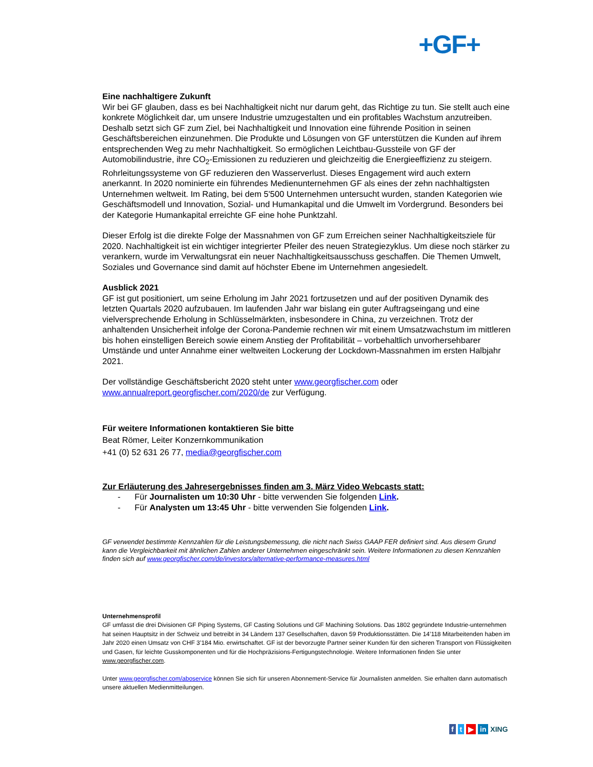+GF+
Eine nachhaltigere Zukunft
Wir bei GF glauben, dass es bei Nachhaltigkeit nicht nur darum geht, das Richtige zu tun. Sie stellt auch eine konkrete Möglichkeit dar, um unsere Industrie umzugestalten und ein profitables Wachstum anzutreiben. Deshalb setzt sich GF zum Ziel, bei Nachhaltigkeit und Innovation eine führende Position in seinen Geschäftsbereichen einzunehmen. Die Produkte und Lösungen von GF unterstützen die Kunden auf ihrem entsprechenden Weg zu mehr Nachhaltigkeit. So ermöglichen Leichtbau-Gussteile von GF der Automobilindustrie, ihre CO<sub>2</sub>-Emissionen zu reduzieren und gleichzeitig die Energieeffizienz zu steigern. Rohrleitungssysteme von GF reduzieren den Wasserverlust. Dieses Engagement wird auch extern anerkannt. In 2020 nominierte ein führendes Medienunternehmen GF als eines der zehn nachhaltigsten Unternehmen weltweit. Im Rating, bei dem 5'500 Unternehmen untersucht wurden, standen Kategorien wie Geschäftsmodell und Innovation, Sozial- und Humankapital und die Umwelt im Vordergrund. Besonders bei der Kategorie Humankapital erreichte GF eine hohe Punktzahl.
Dieser Erfolg ist die direkte Folge der Massnahmen von GF zum Erreichen seiner Nachhaltigkeitsziele für 2020. Nachhaltigkeit ist ein wichtiger integrierter Pfeiler des neuen Strategiezyklus. Um diese noch stärker zu verankern, wurde im Verwaltungsrat ein neuer Nachhaltigkeitsausschuss geschaffen. Die Themen Umwelt, Soziales und Governance sind damit auf höchster Ebene im Unternehmen angesiedelt.
Ausblick 2021
GF ist gut positioniert, um seine Erholung im Jahr 2021 fortzusetzen und auf der positiven Dynamik des letzten Quartals 2020 aufzubauen. Im laufenden Jahr war bislang ein guter Auftragseingang und eine vielversprechende Erholung in Schlüsselmärkten, insbesondere in China, zu verzeichnen. Trotz der anhaltenden Unsicherheit infolge der Corona-Pandemie rechnen wir mit einem Umsatzwachstum im mittleren bis hohen einstelligen Bereich sowie einem Anstieg der Profitabilität – vorbehaltlich unvorhersehbarer Umstände und unter Annahme einer weltweiten Lockerung der Lockdown-Massnahmen im ersten Halbjahr 2021.
Der vollständige Geschäftsbericht 2020 steht unter www.georgfischer.com oder www.annualreport.georgfischer.com/2020/de zur Verfügung.
Für weitere Informationen kontaktieren Sie bitte
Beat Römer, Leiter Konzernkommunikation
+41 (0) 52 631 26 77, media@georgfischer.com
Zur Erläuterung des Jahresergebnisses finden am 3. März Video Webcasts statt:
- Für Journalisten um 10:30 Uhr - bitte verwenden Sie folgenden Link.
- Für Analysten um 13:45 Uhr - bitte verwenden Sie folgenden Link.
GF verwendet bestimmte Kennzahlen für die Leistungsbemessung, die nicht nach Swiss GAAP FER definiert sind. Aus diesem Grund kann die Vergleichbarkeit mit ähnlichen Zahlen anderer Unternehmen eingeschränkt sein. Weitere Informationen zu diesen Kennzahlen finden sich auf www.georgfischer.com/de/investors/alternative-performance-measures.html
Unternehmensprofil
GF umfasst die drei Divisionen GF Piping Systems, GF Casting Solutions und GF Machining Solutions. Das 1802 gegründete Industrie-unternehmen hat seinen Hauptsitz in der Schweiz und betreibt in 34 Ländern 137 Gesellschaften, davon 59 Produktionsstätten. Die 14’118 Mitarbeitenden haben im Jahr 2020 einen Umsatz von CHF 3’184 Mio. erwirtschaftet. GF ist der bevorzugte Partner seiner Kunden für den sicheren Transport von Flüssigkeiten und Gasen, für leichte Gusskomponenten und für die Hochpräzisions-Fertigungstechnologie. Weitere Informationen finden Sie unter www.georgfischer.com.
Unter www.georgfischer.com/aboservice können Sie sich für unseren Abonnement-Service für Journalisten anmelden. Sie erhalten dann automatisch unsere aktuellen Medienmitteilungen.
f t ▶ in XING